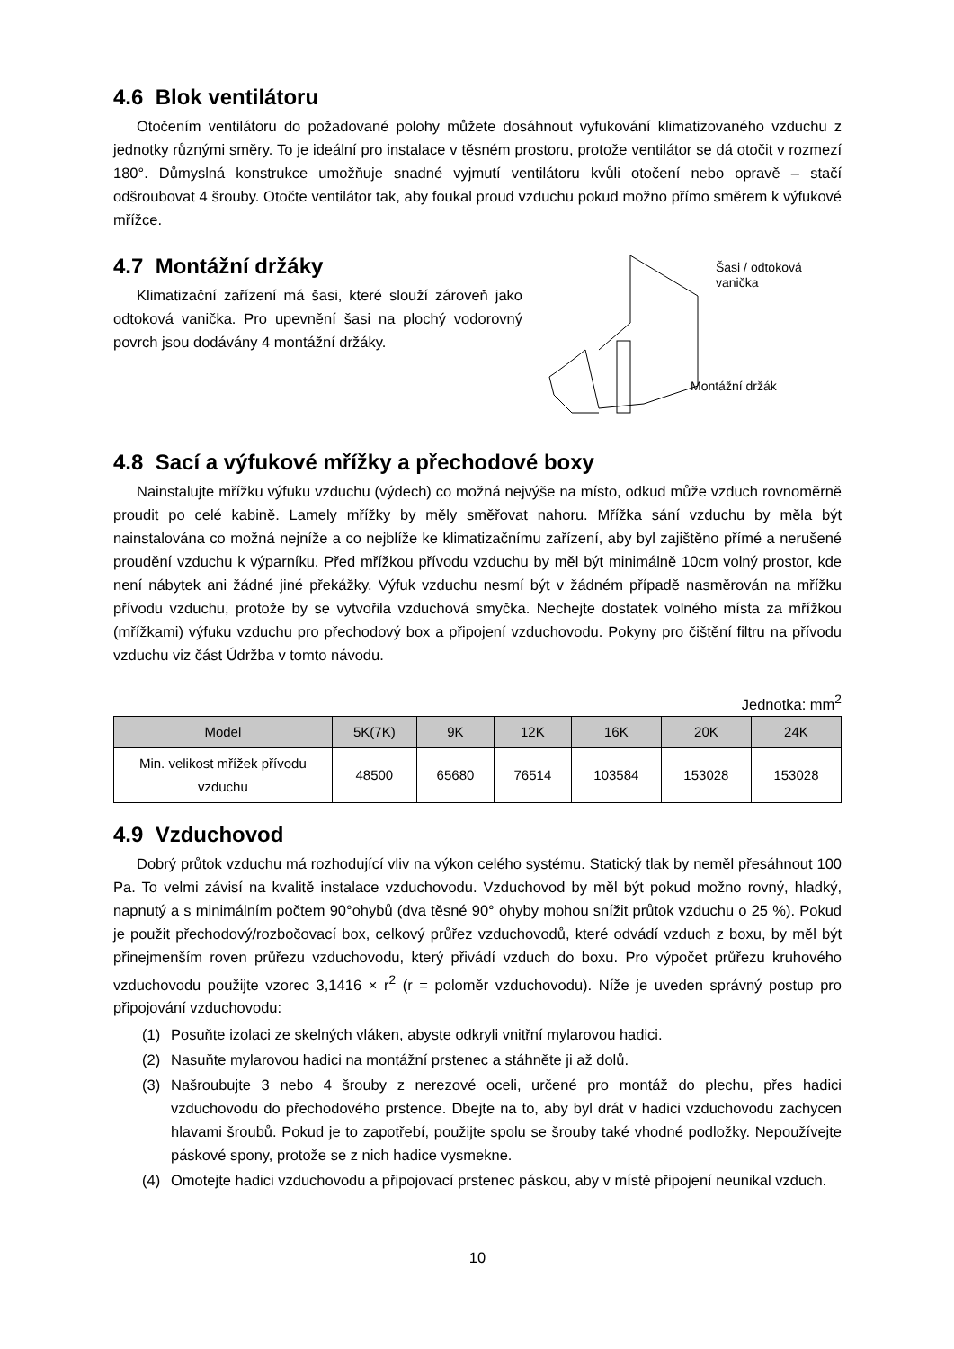4.6 Blok ventilátoru
Otočením ventilátoru do požadované polohy můžete dosáhnout vyfukování klimatizovaného vzduchu z jednotky různými směry. To je ideální pro instalace v těsném prostoru, protože ventilátor se dá otočit v rozmezí 180°. Důmyslná konstrukce umožňuje snadné vyjmutí ventilátoru kvůli otočení nebo opravě – stačí odšroubovat 4 šrouby. Otočte ventilátor tak, aby foukal proud vzduchu pokud možno přímo směrem k výfukové mřížce.
4.7 Montážní držáky
Klimatizační zařízení má šasi, které slouží zároveň jako odtoková vanička. Pro upevnění šasi na plochý vodorovný povrch jsou dodávány 4 montážní držáky.
Šasi / odtoková
vanička
Montážní držák
4.8 Sací a výfukové mřížky a přechodové boxy
Nainstalujte mřížku výfuku vzduchu (výdech) co možná nejvýše na místo, odkud může vzduch rovnoměrně proudit po celé kabině. Lamely mřížky by měly směřovat nahoru. Mřížka sání vzduchu by měla být nainstalována co možná nejníže a co nejblíže ke klimatizačnímu zařízení, aby byl zajištěno přímé a nerušené proudění vzduchu k výparníku. Před mřížkou přívodu vzduchu by měl být minimálně 10cm volný prostor, kde není nábytek ani žádné jiné překážky. Výfuk vzduchu nesmí být v žádném případě nasměrován na mřížku přívodu vzduchu, protože by se vytvořila vzduchová smyčka. Nechejte dostatek volného místa za mřížkou (mřížkami) výfuku vzduchu pro přechodový box a připojení vzduchovodu. Pokyny pro čištění filtru na přívodu vzduchu viz část Údržba v tomto návodu.
Jednotka: mm<sup>2</sup>
| Model | 5K(7K) | 9K | 12K | 16K | 20K | 24K |
| --- | --- | --- | --- | --- | --- | --- |
| Min. velikost mřížek přívodu vzduchu | 48500 | 65680 | 76514 | 103584 | 153028 | 153028 |
4.9 Vzduchovod
Dobrý průtok vzduchu má rozhodující vliv na výkon celého systému. Statický tlak by neměl přesáhnout 100 Pa. To velmi závisí na kvalitě instalace vzduchovodu. Vzduchovod by měl být pokud možno rovný, hladký, napnutý a s minimálním počtem 90°ohybů (dva těsné 90° ohyby mohou snížit průtok vzduchu o 25 %). Pokud je použit přechodový/rozbočovací box, celkový průřez vzduchovodů, které odvádí vzduch z boxu, by měl být přinejmenším roven průřezu vzduchovodu, který přivádí vzduch do boxu. Pro výpočet průřezu kruhového vzduchovodu použijte vzorec 3,1416 × r<sup>2</sup> (r = poloměr vzduchovodu). Níže je uveden správný postup pro připojování vzduchovodu:
(1) Posuňte izolaci ze skelných vláken, abyste odkryli vnitřní mylarovou hadici.
(2) Nasuňte mylarovou hadici na montážní prstenec a stáhněte ji až dolů.
(3) Našroubujte 3 nebo 4 šrouby z nerezové oceli, určené pro montáž do plechu, přes hadici vzduchovodu do přechodového prstence. Dbejte na to, aby byl drát v hadici vzduchovodu zachycen hlavami šroubů. Pokud je to zapotřebí, použijte spolu se šrouby také vhodné podložky. Nepoužívejte páskové spony, protože se z nich hadice vysmekne.
(4) Omotejte hadici vzduchovodu a připojovací prstenec páskou, aby v místě připojení neunikal vzduch.
10